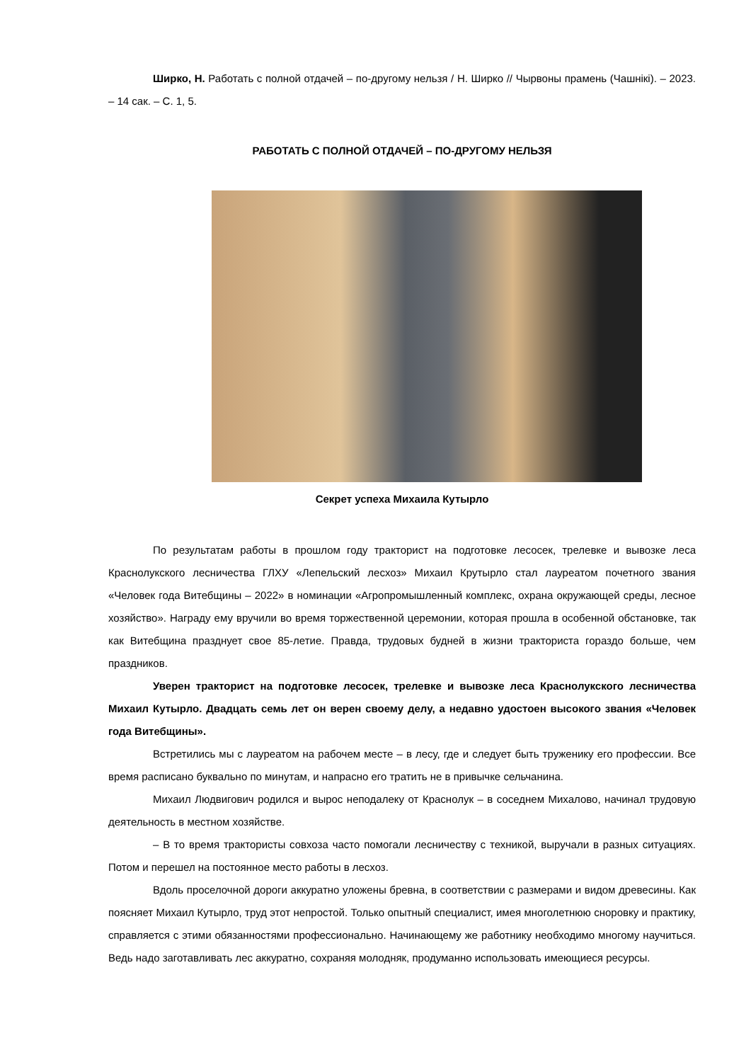Ширко, Н. Работать с полной отдачей – по-другому нельзя / Н. Ширко // Чырвоны прамень (Чашнікі). – 2023. – 14 сак. – С. 1, 5.
РАБОТАТЬ С ПОЛНОЙ ОТДАЧЕЙ – ПО-ДРУГОМУ НЕЛЬЗЯ
Секрет успеха Михаила Кутырло
По результатам работы в прошлом году тракторист на подготовке лесосек, трелевке и вывозке леса Краснолукского лесничества ГЛХУ «Лепельский лесхоз» Михаил Крутырло стал лауреатом почетного звания «Человек года Витебщины – 2022» в номинации «Агропромышленный комплекс, охрана окружающей среды, лесное хозяйство». Награду ему вручили во время торжественной церемонии, которая прошла в особенной обстановке, так как Витебщина празднует свое 85-летие. Правда, трудовых будней в жизни тракториста гораздо больше, чем праздников.
Уверен тракторист на подготовке лесосек, трелевке и вывозке леса Краснолукского лесничества Михаил Кутырло. Двадцать семь лет он верен своему делу, а недавно удостоен высокого звания «Человек года Витебщины».
Встретились мы с лауреатом на рабочем месте – в лесу, где и следует быть труженику его профессии. Все время расписано буквально по минутам, и напрасно его тратить не в привычке сельчанина.
Михаил Людвигович родился и вырос неподалеку от Краснолук – в соседнем Михалово, начинал трудовую деятельность в местном хозяйстве.
– В то время трактористы совхоза часто помогали лесничеству с техникой, выручали в разных ситуациях. Потом и перешел на постоянное место работы в лесхоз.
Вдоль проселочной дороги аккуратно уложены бревна, в соответствии с размерами и видом древесины. Как поясняет Михаил Кутырло, труд этот непростой. Только опытный специалист, имея многолетнюю сноровку и практику, справляется с этими обязанностями профессионально. Начинающему же работнику необходимо многому научиться. Ведь надо заготавливать лес аккуратно, сохраняя молодняк, продуманно использовать имеющиеся ресурсы.